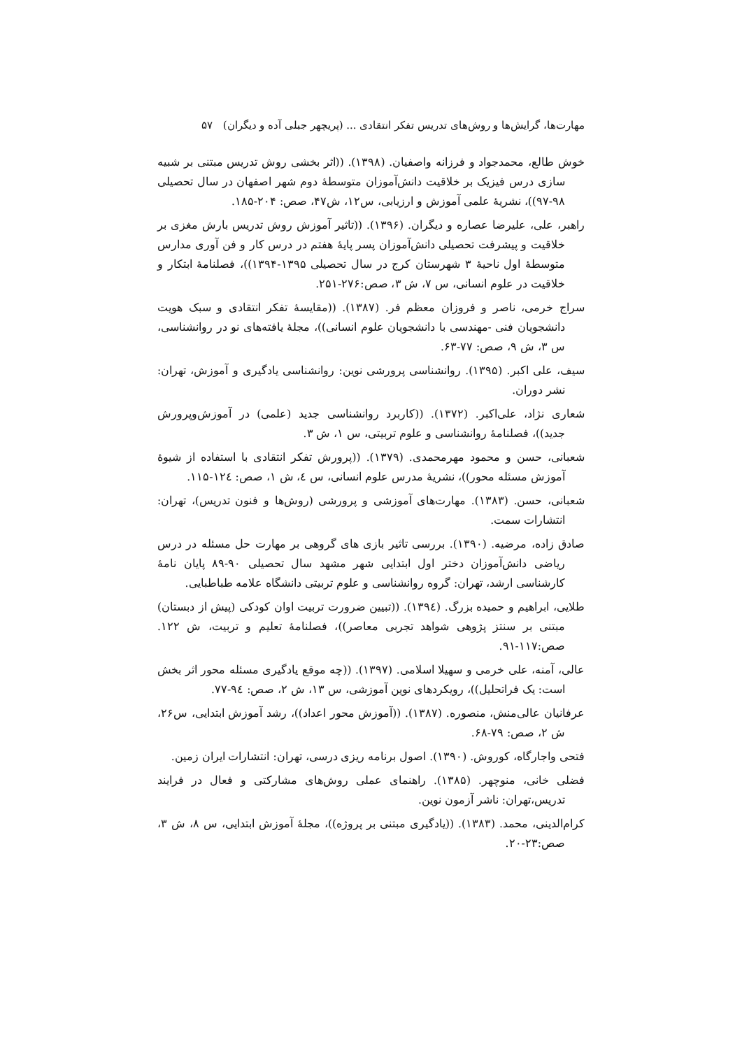مهارت‌ها، گرایش‌ها و روش‌های تدریس تفکر انتقادی ... (پریچهر جبلی آده و دیگران) ۵۷
خوش طالع، محمدجواد و فرزانه واصفیان. (۱۳۹۸). ((اثر بخشی روش تدریس مبتنی بر شبیه سازی درس فیزیک بر خلاقیت دانش‌آموزان متوسطهٔ دوم شهر اصفهان در سال تحصیلی ۹۸-۹۷))، نشریهٔ علمی آموزش و ارزیابی، س۱۲، ش۴۷، صص: ۲۰۴-۱۸۵.
راهبر، علی، علیرضا عصاره و دیگران. (۱۳۹۶). ((تاثیر آموزش روش تدریس بارش مغزی بر خلاقیت و پیشرفت تحصیلی دانش‌آموزان پسر پایهٔ هفتم در درس کار و فن آوری مدارس متوسطهٔ اول ناحیهٔ ۳ شهرستان کرج در سال تحصیلی ۱۳۹۵-۱۳۹۴))، فصلنامهٔ ابتکار و خلاقیت در علوم انسانی، س ۷، ش ۳، صص:۲۷۶-۲۵۱.
سراج خرمی، ناصر و فروزان معظم فر. (۱۳۸۷). ((مقایسهٔ تفکر انتقادی و سبک هویت دانشجویان فنی -مهندسی با دانشجویان علوم انسانی))، مجلهٔ یافته‌های نو در روانشناسی، س ۳، ش ۹، صص: ۷۷-۶۳.
سیف، علی اکبر. (۱۳۹۵). روانشناسی پرورشی نوین: روانشناسی یادگیری و آموزش، تهران: نشر دوران.
شعاری نژاد، علی‌اکبر. (۱۳۷۲). ((کاربرد روانشناسی جدید (علمی) در آموزش‌وپرورش جدید))، فصلنامهٔ روانشناسی و علوم تربیتی، س ۱، ش ۳.
شعبانی، حسن و محمود مهرمحمدی. (۱۳۷۹). ((پرورش تفکر انتقادی با استفاده از شیوهٔ آموزش مسئله محور))، نشریهٔ مدرس علوم انسانی، س ٤، ش ۱، صص: ۱۲٤-۱۱۵.
شعبانی، حسن. (۱۳۸۳). مهارت‌های آموزشی و پرورشی (روش‌ها و فنون تدریس)، تهران: انتشارات سمت.
صادق زاده، مرضیه. (۱۳۹۰). بررسی تاثیر بازی های گروهی بر مهارت حل مسئله در درس ریاضی دانش‌آموزان دختر اول ابتدایی شهر مشهد سال تحصیلی ۹۰-۸۹ پایان نامهٔ کارشناسی ارشد، تهران: گروه روانشناسی و علوم تربیتی دانشگاه علامه طباطبایی.
طلایی، ابراهیم و حمیده بزرگ. (۱۳۹٤). ((تبیین ضرورت تربیت اوان کودکی (پیش از دبستان) مبتنی بر سنتز پژوهی شواهد تجربی معاصر))، فصلنامهٔ تعلیم و تربیت، ش ۱۲۲. صص:۱۱۷-۹۱.
عالی، آمنه، علی خرمی و سهیلا اسلامی. (۱۳۹۷). ((چه موقع یادگیری مسئله محور اثر بخش است: یک فراتحلیل))، رویکردهای نوین آموزشی، س ۱۳، ش ۲، صص: ۹٤-۷۷.
عرفانیان عالی‌منش، منصوره. (۱۳۸۷). ((آموزش محور اعداد))، رشد آموزش ابتدایی، س۲۶، ش ۲، صص: ۷۹-۶۸.
فتحی واجارگاه، کوروش. (۱۳۹۰). اصول برنامه ریزی درسی، تهران: انتشارات ایران زمین.
فضلی خانی، منوچهر. (۱۳۸۵). راهنمای عملی روش‌های مشارکتی و فعال در فرایند تدریس،تهران: ناشر آزمون نوین.
کرام‌الدینی، محمد. (۱۳۸۳). ((یادگیری مبتنی بر پروژه))، مجلهٔ آموزش ابتدایی، س ۸، ش ۳، صص:۲۳-۲۰.